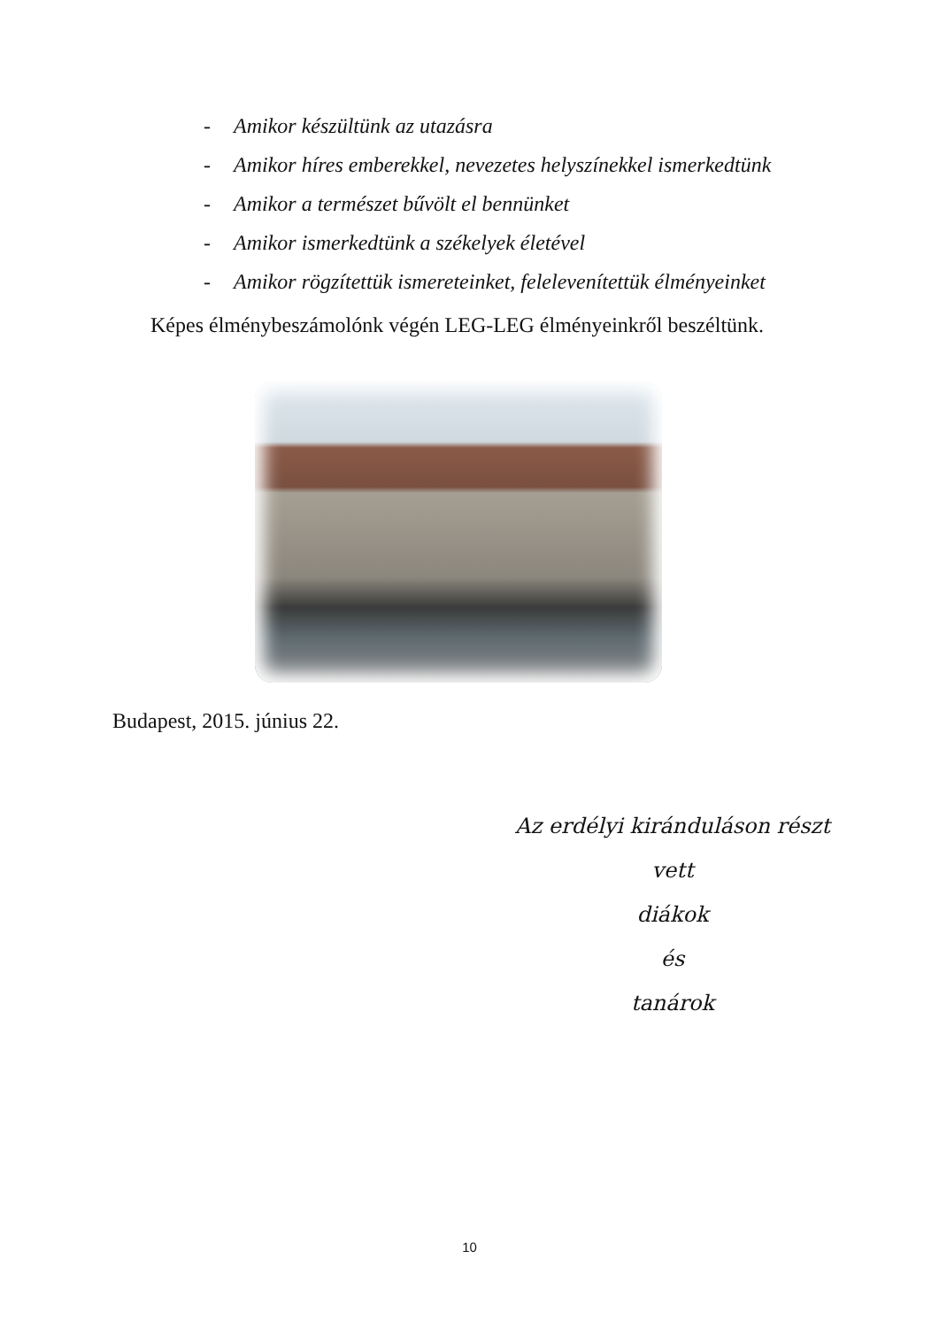- Amikor készültünk az utazásra
- Amikor híres emberekkel, nevezetes helyszínekkel ismerkedtünk
- Amikor a természet bűvölt el bennünket
- Amikor ismerkedtünk a székelyek életével
- Amikor rögzítettük ismereteinket, felelevenítettük élményeinket
Képes élménybeszámolónk végén LEG-LEG élményeinkről beszéltünk.
Budapest, 2015. június 22.
Az erdélyi kiránduláson részt vett
diákok
és
tanárok
10